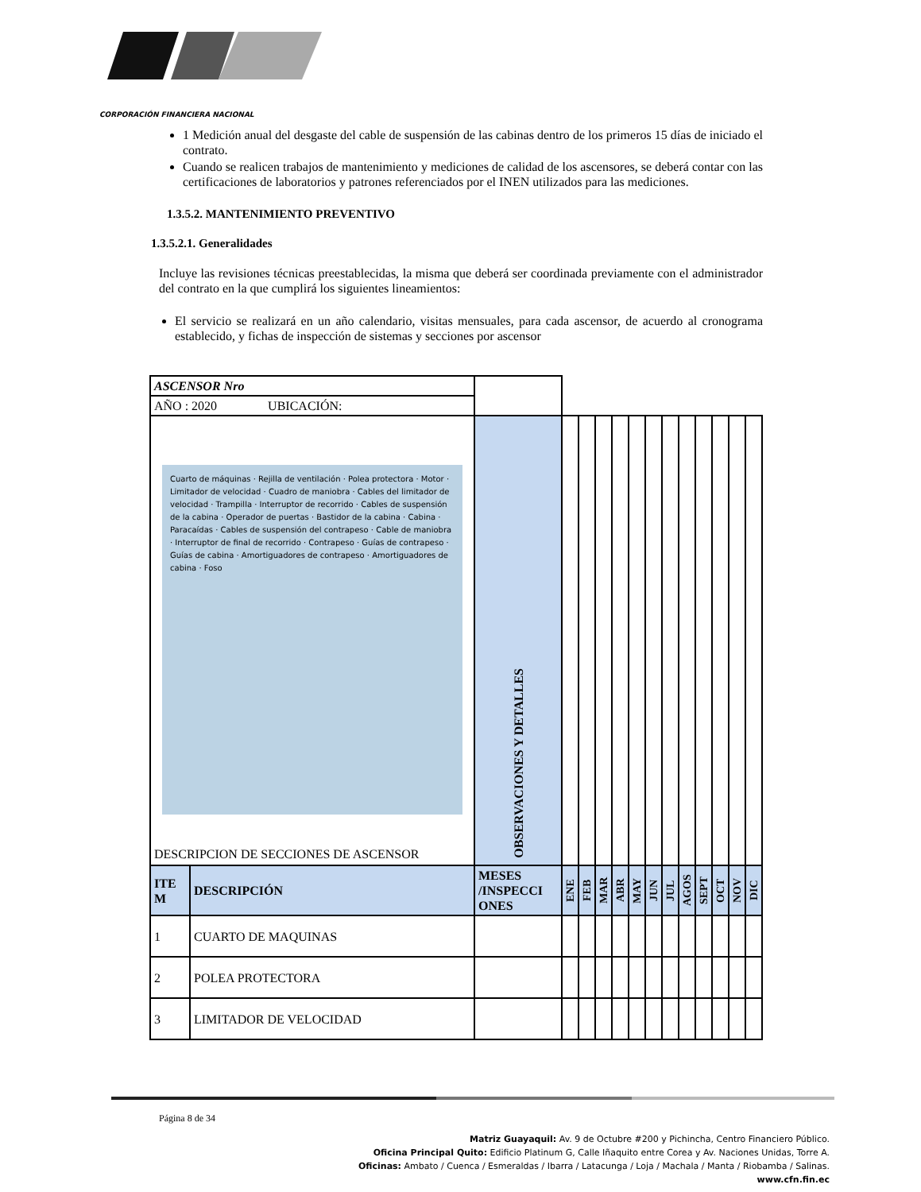CORPORACIÓN FINANCIERA NACIONAL
1 Medición anual del desgaste del cable de suspensión de las cabinas dentro de los primeros 15 días de iniciado el contrato.
Cuando se realicen trabajos de mantenimiento y mediciones de calidad de los ascensores, se deberá contar con las certificaciones de laboratorios y patrones referenciados por el INEN utilizados para las mediciones.
1.3.5.2. MANTENIMIENTO PREVENTIVO
1.3.5.2.1. Generalidades
Incluye las revisiones técnicas preestablecidas, la misma que deberá ser coordinada previamente con el administrador del contrato en la que cumplirá los siguientes lineamientos:
El servicio se realizará en un año calendario, visitas mensuales, para cada ascensor, de acuerdo al cronograma establecido, y fichas de inspección de sistemas y secciones por ascensor
| ASCENSOR Nro | | | | | | | | | | | | | | |
| AÑO : 2020 UBICACIÓN: | | | | | | | | | | | | | | |
| Cuarto de máquinas · Rejilla de ventilación · Polea protectora · Motor · Limitador de velocidad · Cuadro de maniobra · Cables del limitador de velocidad · Trampilla · Interruptor de recorrido · Cables de suspensión de la cabina · Operador de puertas · Bastidor de la cabina · Cabina · Paracaídas · Cables de suspensión del contrapeso · Cable de maniobra · Interruptor de final de recorrido · Contrapeso · Guías de contrapeso · Guías de cabina · Amortiguadores de contrapeso · Amortiguadores de cabina · Foso DESCRIPCION DE SECCIONES DE ASCENSOR | | OBSERVACIONES Y DETALLES | | | | | | | | | | | | |
| ITE M | DESCRIPCIÓN | MESES /INSPECCI ONES | ENE | FEB | MAR | ABR | MAY | JUN | JUL | AGOS | SEPT | OCT | NOV | DIC |
| 1 | CUARTO DE MAQUINAS | | | | | | | | | | | | | |
| 2 | POLEA PROTECTORA | | | | | | | | | | | | | |
| 3 | LIMITADOR DE VELOCIDAD | | | | | | | | | | | | | |
Página 8 de 34
Matriz Guayaquil: Av. 9 de Octubre #200 y Pichincha, Centro Financiero Público.
Oficina Principal Quito: Edificio Platinum G, Calle Iñaquito entre Corea y Av. Naciones Unidas, Torre A.
Oficinas: Ambato / Cuenca / Esmeraldas / Ibarra / Latacunga / Loja / Machala / Manta / Riobamba / Salinas.
www.cfn.fin.ec